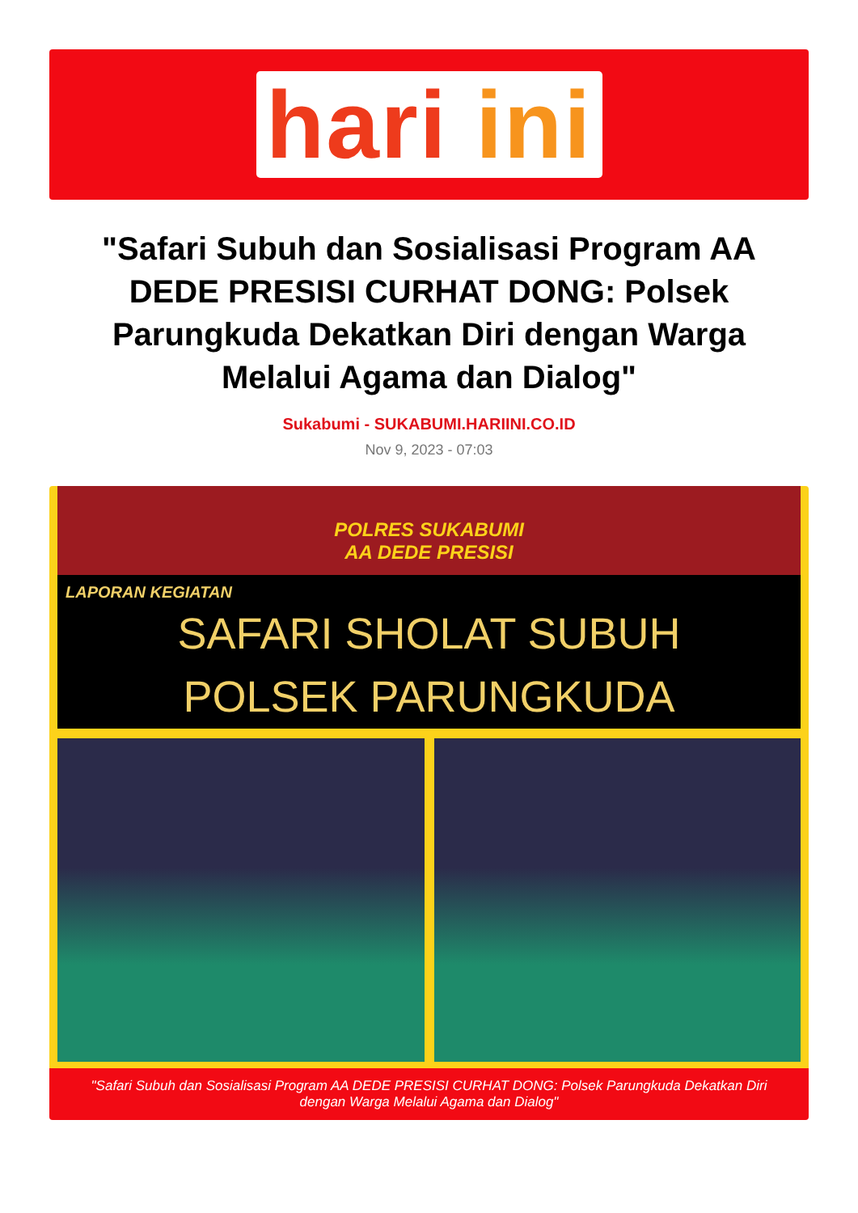hari ini
"Safari Subuh dan Sosialisasi Program AA DEDE PRESISI CURHAT DONG: Polsek Parungkuda Dekatkan Diri dengan Warga Melalui Agama dan Dialog"
Sukabumi - SUKABUMI.HARIINI.CO.ID
Nov 9, 2023 - 07:03
POLRES SUKABUMI
AA DEDE PRESISI
LAPORAN KEGIATAN
SAFARI SHOLAT SUBUH
POLSEK PARUNGKUDA
"Safari Subuh dan Sosialisasi Program AA DEDE PRESISI CURHAT DONG: Polsek Parungkuda Dekatkan Diri dengan Warga Melalui Agama dan Dialog"